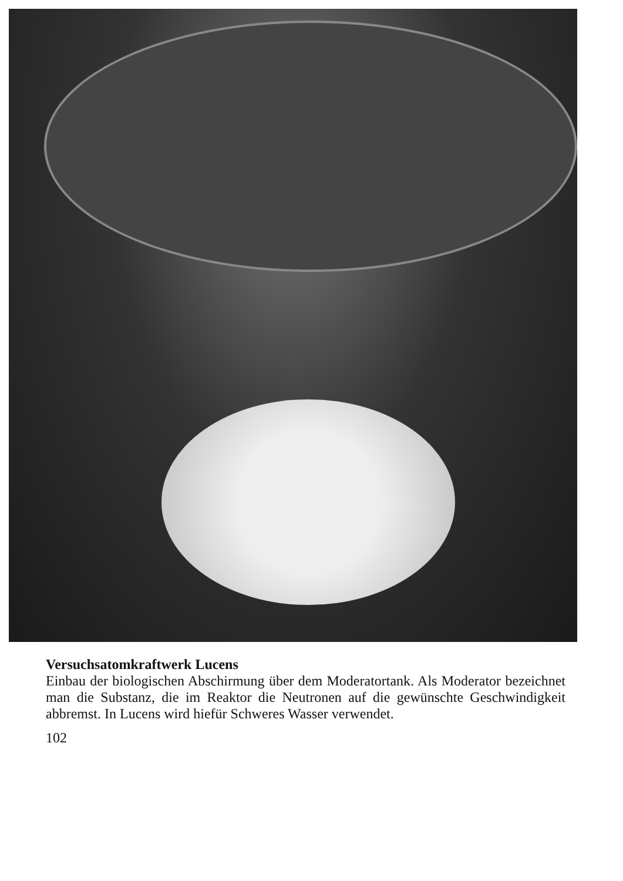Versuchsatomkraftwerk Lucens
Einbau der biologischen Abschirmung über dem Moderatortank. Als Moderator bezeichnet man die Substanz, die im Reaktor die Neutronen auf die gewünschte Geschwindigkeit abbremst. In Lucens wird hiefür Schweres Wasser verwendet.
102